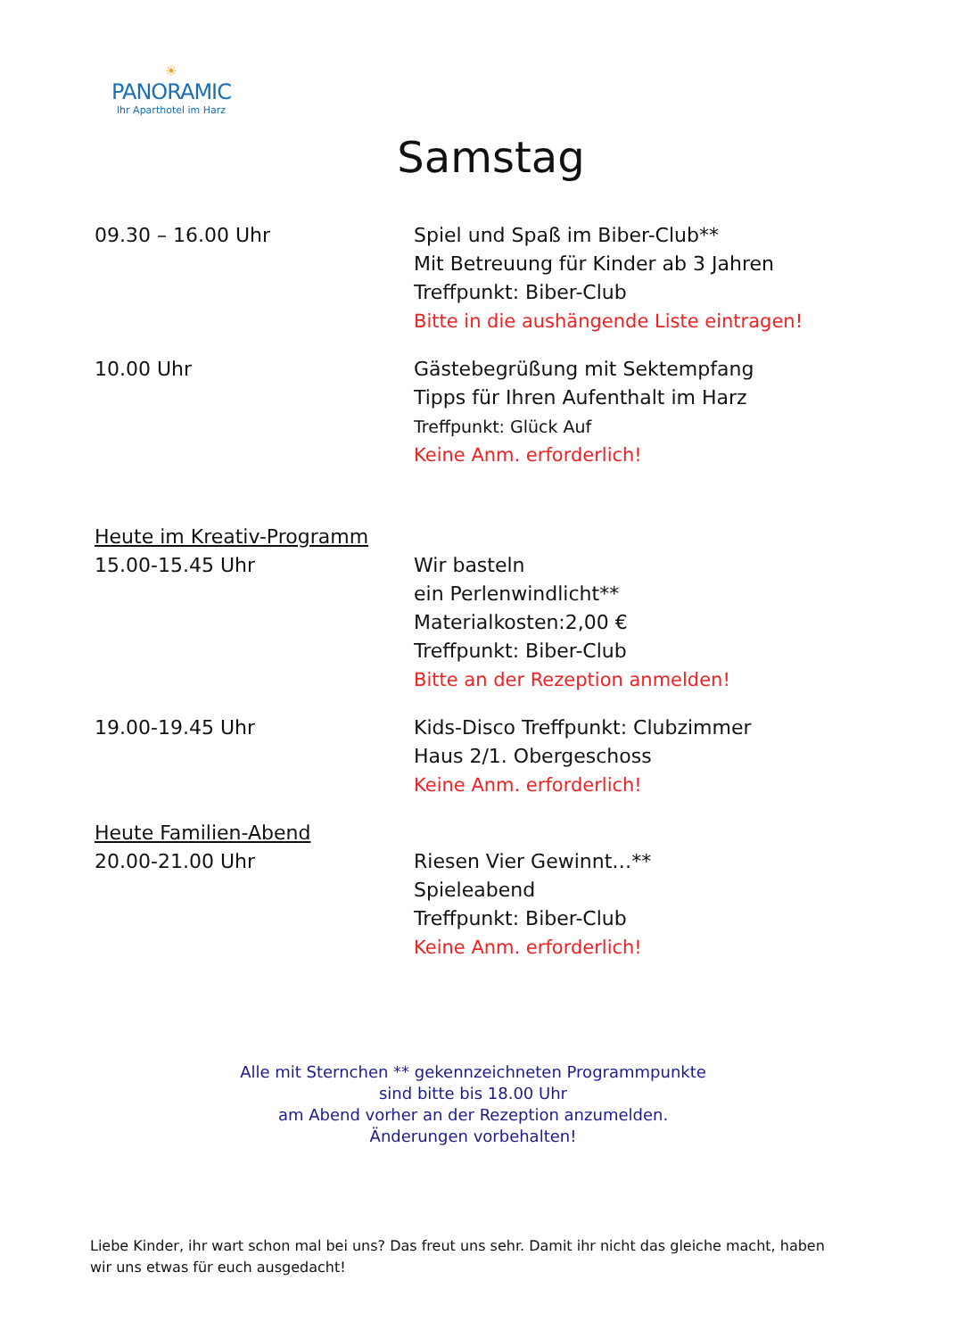☀
PANORAMIC
Ihr Aparthotel im Harz
Samstag
09.30 – 16.00 Uhr Spiel und Spaß im Biber-Club**
Mit Betreuung für Kinder ab 3 Jahren
Treffpunkt: Biber-Club
Bitte in die aushängende Liste eintragen!
10.00 Uhr Gästebegrüßung mit Sektempfang
Tipps für Ihren Aufenthalt im Harz
Treffpunkt: Glück Auf
Keine Anm. erforderlich!
Heute im Kreativ-Programm
15.00-15.45 Uhr
Wir basteln
ein Perlenwindlicht**
Materialkosten:2,00 €
Treffpunkt: Biber-Club
Bitte an der Rezeption anmelden!
19.00-19.45 Uhr Kids-Disco Treffpunkt: Clubzimmer
Haus 2/1. Obergeschoss
Keine Anm. erforderlich!
Heute Familien-Abend
20.00-21.00 Uhr
Riesen Vier Gewinnt…**
Spieleabend
Treffpunkt: Biber-Club
Keine Anm. erforderlich!
Alle mit Sternchen ** gekennzeichneten Programmpunkte
sind bitte bis 18.00 Uhr
am Abend vorher an der Rezeption anzumelden.
Änderungen vorbehalten!
Liebe Kinder, ihr wart schon mal bei uns? Das freut uns sehr. Damit ihr nicht das gleiche macht, haben wir uns etwas für euch ausgedacht!